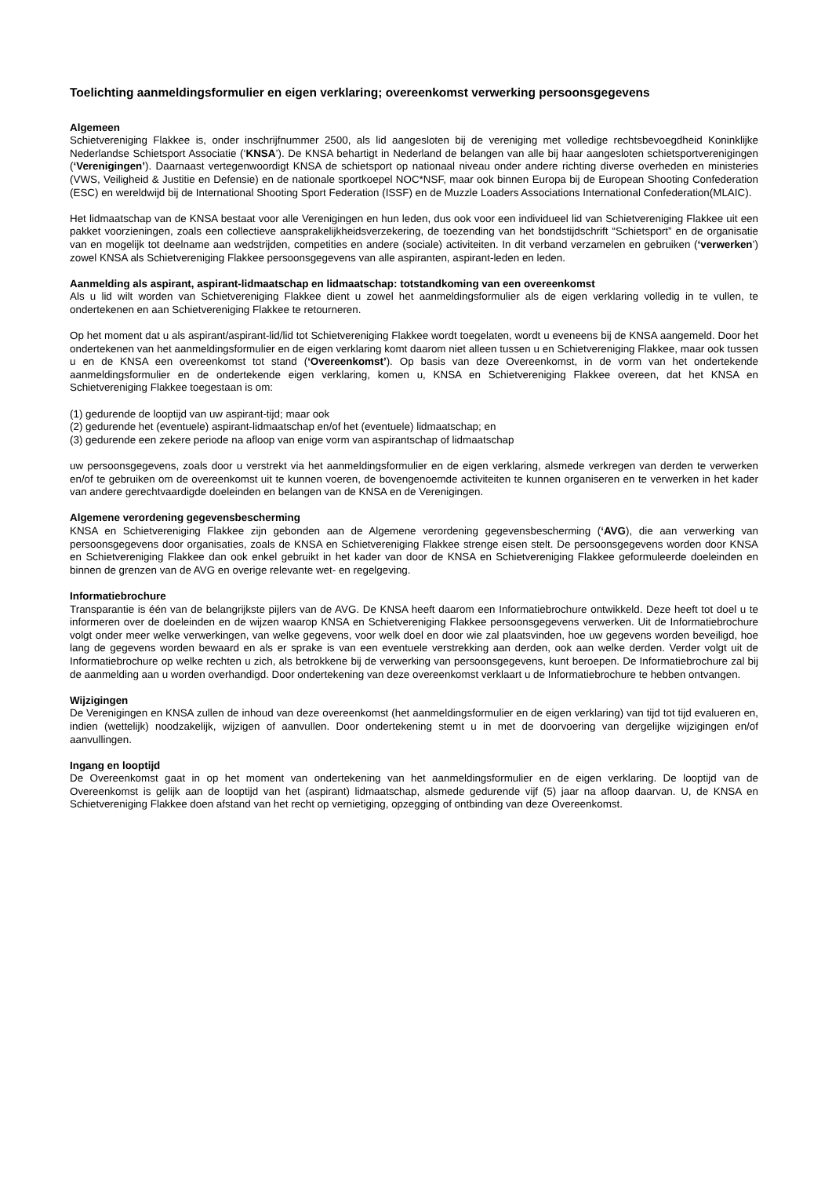Toelichting aanmeldingsformulier en eigen verklaring; overeenkomst verwerking persoonsgegevens
Algemeen
Schietvereniging Flakkee is, onder inschrijfnummer 2500, als lid aangesloten bij de vereniging met volledige rechtsbevoegdheid Koninklijke Nederlandse Schietsport Associatie (‘KNSA’). De KNSA behartigt in Nederland de belangen van alle bij haar aangesloten schietsportverenigingen (‘Verenigingen’). Daarnaast vertegenwoordigt KNSA de schietsport op nationaal niveau onder andere richting diverse overheden en ministeries (VWS, Veiligheid & Justitie en Defensie) en de nationale sportkoepel NOC*NSF, maar ook binnen Europa bij de European Shooting Confederation (ESC) en wereldwijd bij de International Shooting Sport Federation (ISSF) en de Muzzle Loaders Associations International Confederation(MLAIC).
Het lidmaatschap van de KNSA bestaat voor alle Verenigingen en hun leden, dus ook voor een individueel lid van Schietvereniging Flakkee uit een pakket voorzieningen, zoals een collectieve aansprakelijkheidsverzekering, de toezending van het bondstijdschrift “Schietsport” en de organisatie van en mogelijk tot deelname aan wedstrijden, competities en andere (sociale) activiteiten. In dit verband verzamelen en gebruiken (‘verwerken’) zowel KNSA als Schietvereniging Flakkee persoonsgegevens van alle aspiranten, aspirant-leden en leden.
Aanmelding als aspirant, aspirant-lidmaatschap en lidmaatschap: totstandkoming van een overeenkomst
Als u lid wilt worden van Schietvereniging Flakkee dient u zowel het aanmeldingsformulier als de eigen verklaring volledig in te vullen, te ondertekenen en aan Schietvereniging Flakkee te retourneren.
Op het moment dat u als aspirant/aspirant-lid/lid tot Schietvereniging Flakkee wordt toegelaten, wordt u eveneens bij de KNSA aangemeld. Door het ondertekenen van het aanmeldingsformulier en de eigen verklaring komt daarom niet alleen tussen u en Schietvereniging Flakkee, maar ook tussen u en de KNSA een overeenkomst tot stand (‘Overeenkomst’). Op basis van deze Overeenkomst, in de vorm van het ondertekende aanmeldingsformulier en de ondertekende eigen verklaring, komen u, KNSA en Schietvereniging Flakkee overeen, dat het KNSA en Schietvereniging Flakkee toegestaan is om:
(1) gedurende de looptijd van uw aspirant-tijd; maar ook
(2) gedurende het (eventuele) aspirant-lidmaatschap en/of het (eventuele) lidmaatschap; en
(3) gedurende een zekere periode na afloop van enige vorm van aspirantschap of lidmaatschap
uw persoonsgegevens, zoals door u verstrekt via het aanmeldingsformulier en de eigen verklaring, alsmede verkregen van derden te verwerken en/of te gebruiken om de overeenkomst uit te kunnen voeren, de bovengenoemde activiteiten te kunnen organiseren en te verwerken in het kader van andere gerechtvaardigde doeleinden en belangen van de KNSA en de Verenigingen.
Algemene verordening gegevensbescherming
KNSA en Schietvereniging Flakkee zijn gebonden aan de Algemene verordening gegevensbescherming (‘AVG), die aan verwerking van persoonsgegevens door organisaties, zoals de KNSA en Schietvereniging Flakkee strenge eisen stelt. De persoonsgegevens worden door KNSA en Schietvereniging Flakkee dan ook enkel gebruikt in het kader van door de KNSA en Schietvereniging Flakkee geformuleerde doeleinden en binnen de grenzen van de AVG en overige relevante wet- en regelgeving.
Informatiebrochure
Transparantie is één van de belangrijkste pijlers van de AVG. De KNSA heeft daarom een Informatiebrochure ontwikkeld. Deze heeft tot doel u te informeren over de doeleinden en de wijzen waarop KNSA en Schietvereniging Flakkee persoonsgegevens verwerken. Uit de Informatiebrochure volgt onder meer welke verwerkingen, van welke gegevens, voor welk doel en door wie zal plaatsvinden, hoe uw gegevens worden beveiligd, hoe lang de gegevens worden bewaard en als er sprake is van een eventuele verstrekking aan derden, ook aan welke derden. Verder volgt uit de Informatiebrochure op welke rechten u zich, als betrokkene bij de verwerking van persoonsgegevens, kunt beroepen. De Informatiebrochure zal bij de aanmelding aan u worden overhandigd. Door ondertekening van deze overeenkomst verklaart u de Informatiebrochure te hebben ontvangen.
Wijzigingen
De Verenigingen en KNSA zullen de inhoud van deze overeenkomst (het aanmeldingsformulier en de eigen verklaring) van tijd tot tijd evalueren en, indien (wettelijk) noodzakelijk, wijzigen of aanvullen. Door ondertekening stemt u in met de doorvoering van dergelijke wijzigingen en/of aanvullingen.
Ingang en looptijd
De Overeenkomst gaat in op het moment van ondertekening van het aanmeldingsformulier en de eigen verklaring. De looptijd van de Overeenkomst is gelijk aan de looptijd van het (aspirant) lidmaatschap, alsmede gedurende vijf (5) jaar na afloop daarvan. U, de KNSA en Schietvereniging Flakkee doen afstand van het recht op vernietiging, opzegging of ontbinding van deze Overeenkomst.